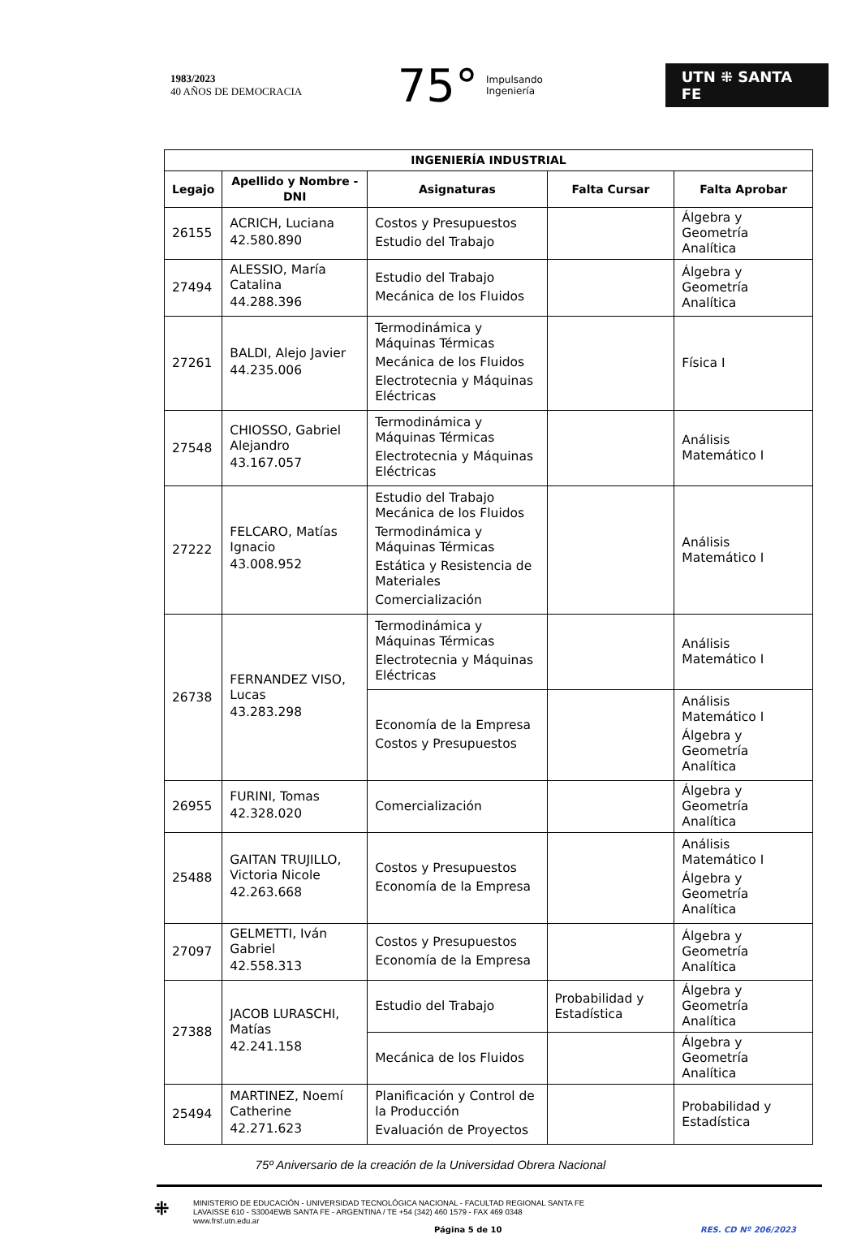1983/2023
40 AÑOS DE DEMOCRACIA
75° Impulsando
Ingeniería
UTN ⁜ SANTA FE
| INGENIERÍA INDUSTRIAL | | | | |
| --- | --- | --- | --- | --- |
| Legajo | Apellido y Nombre - DNI | Asignaturas | Falta Cursar | Falta Aprobar |
| 26155 | ACRICH, Luciana 42.580.890 | Costos y Presupuestos Estudio del Trabajo | | Álgebra y Geometría Analítica |
| 27494 | ALESSIO, María Catalina 44.288.396 | Estudio del Trabajo Mecánica de los Fluidos | | Álgebra y Geometría Analítica |
| 27261 | BALDI, Alejo Javier 44.235.006 | Termodinámica y Máquinas Térmicas Mecánica de los Fluidos Electrotecnia y Máquinas Eléctricas | | Física I |
| 27548 | CHIOSSO, Gabriel Alejandro 43.167.057 | Termodinámica y Máquinas Térmicas Electrotecnia y Máquinas Eléctricas | | Análisis Matemático I |
| 27222 | FELCARO, Matías Ignacio 43.008.952 | Estudio del Trabajo Mecánica de los Fluidos Termodinámica y Máquinas Térmicas Estática y Resistencia de Materiales Comercialización | | Análisis Matemático I |
| 26738 | FERNANDEZ VISO, Lucas 43.283.298 | Termodinámica y Máquinas Térmicas Electrotecnia y Máquinas Eléctricas | | Análisis Matemático I |
| | | Economía de la Empresa Costos y Presupuestos | | Análisis Matemático I Álgebra y Geometría Analítica |
| 26955 | FURINI, Tomas 42.328.020 | Comercialización | | Álgebra y Geometría Analítica |
| 25488 | GAITAN TRUJILLO, Victoria Nicole 42.263.668 | Costos y Presupuestos Economía de la Empresa | | Análisis Matemático I Álgebra y Geometría Analítica |
| 27097 | GELMETTI, Iván Gabriel 42.558.313 | Costos y Presupuestos Economía de la Empresa | | Álgebra y Geometría Analítica |
| 27388 | JACOB LURASCHI, Matías 42.241.158 | Estudio del Trabajo | Probabilidad y Estadística | Álgebra y Geometría Analítica |
| | | Mecánica de los Fluidos | | Álgebra y Geometría Analítica |
| 25494 | MARTINEZ, Noemí Catherine 42.271.623 | Planificación y Control de la Producción Evaluación de Proyectos | | Probabilidad y Estadística |
75º Aniversario de la creación de la Universidad Obrera Nacional
⁜
MINISTERIO DE EDUCACIÓN - UNIVERSIDAD TECNOLÓGICA NACIONAL - FACULTAD REGIONAL SANTA FE
LAVAISSE 610 - S3004EWB SANTA FE - ARGENTINA / TE +54 (342) 460 1579 - FAX 469 0348
www.frsf.utn.edu.ar
Página 5 de 10 RES. CD Nº 206/2023